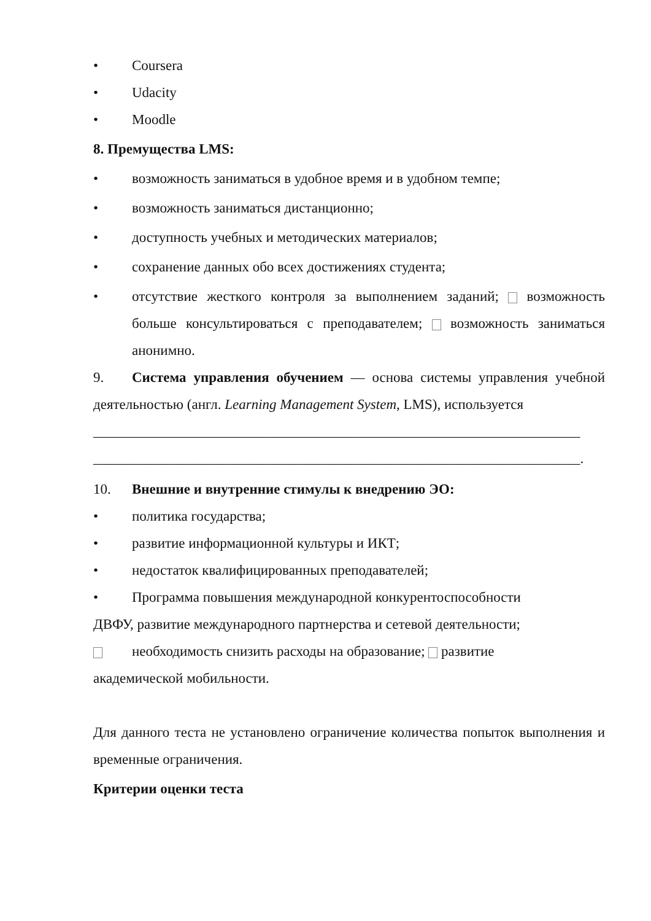• Coursera
• Udacity
• Moodle
8. Премущества LMS:
• возможность заниматься в удобное время и в удобном темпе;
• возможность заниматься дистанционно;
• доступность учебных и методических материалов;
• сохранение данных обо всех достижениях студента;
• отсутствие жесткого контроля за выполнением заданий; возможность больше консультироваться с преподавателем; возможность заниматься анонимно.
9. Система управления обучением — основа системы управления учебной деятельностью (англ. Learning Management System, LMS), используется
_____________________________________________________________________
_____________________________________________________________________.
10. Внешние и внутренние стимулы к внедрению ЭО:
• политика государства;
• развитие информационной культуры и ИКТ;
• недостаток квалифицированных преподавателей;
• Программа повышения международной конкурентоспособности
ДВФУ, развитие международного партнерства и сетевой деятельности;
необходимость снизить расходы на образование; развитие
академической мобильности.
Для данного теста не установлено ограничение количества попыток выполнения и временные ограничения.
Критерии оценки теста